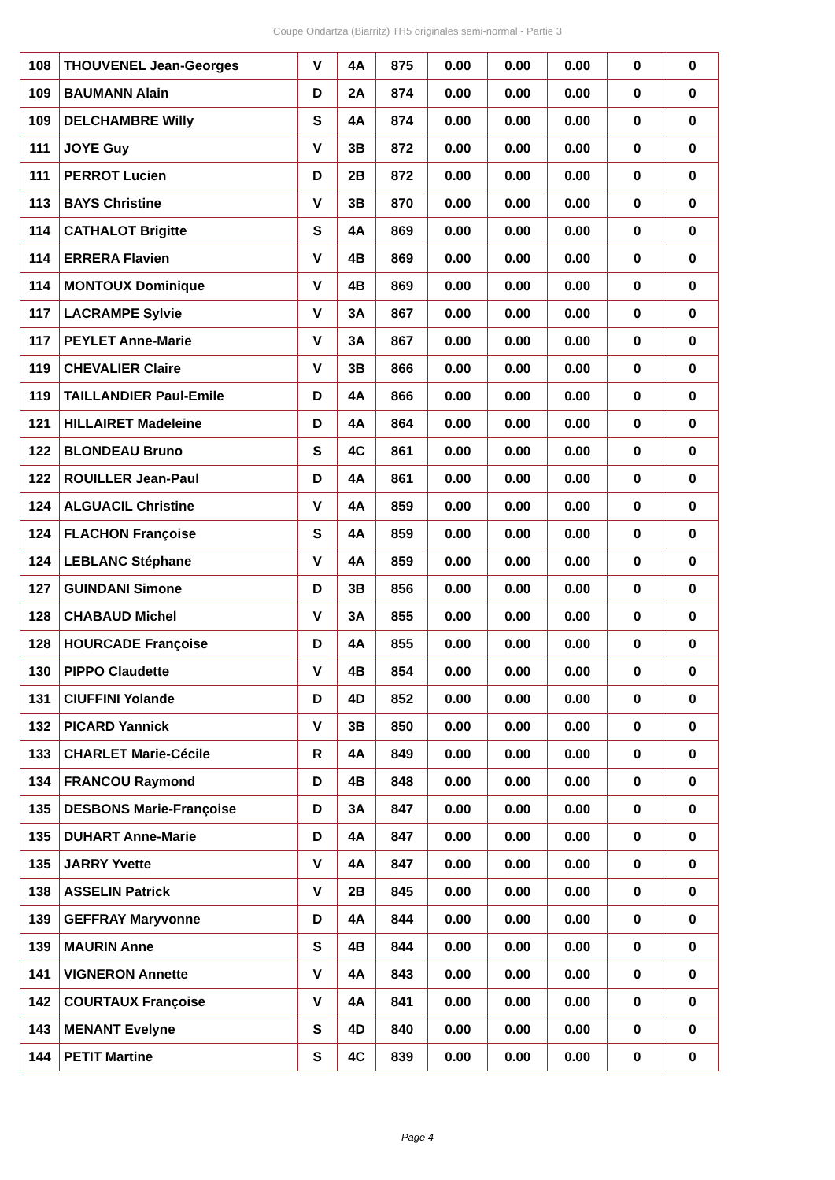Coupe Ondartza (Biarritz) TH5 originales semi-normal - Partie 3
| 108 | THOUVENEL Jean-Georges | V | 4A | 875 | 0.00 | 0.00 | 0.00 | 0 | 0 |
| 109 | BAUMANN Alain | D | 2A | 874 | 0.00 | 0.00 | 0.00 | 0 | 0 |
| 109 | DELCHAMBRE Willy | S | 4A | 874 | 0.00 | 0.00 | 0.00 | 0 | 0 |
| 111 | JOYE Guy | V | 3B | 872 | 0.00 | 0.00 | 0.00 | 0 | 0 |
| 111 | PERROT Lucien | D | 2B | 872 | 0.00 | 0.00 | 0.00 | 0 | 0 |
| 113 | BAYS Christine | V | 3B | 870 | 0.00 | 0.00 | 0.00 | 0 | 0 |
| 114 | CATHALOT Brigitte | S | 4A | 869 | 0.00 | 0.00 | 0.00 | 0 | 0 |
| 114 | ERRERA Flavien | V | 4B | 869 | 0.00 | 0.00 | 0.00 | 0 | 0 |
| 114 | MONTOUX Dominique | V | 4B | 869 | 0.00 | 0.00 | 0.00 | 0 | 0 |
| 117 | LACRAMPE Sylvie | V | 3A | 867 | 0.00 | 0.00 | 0.00 | 0 | 0 |
| 117 | PEYLET Anne-Marie | V | 3A | 867 | 0.00 | 0.00 | 0.00 | 0 | 0 |
| 119 | CHEVALIER Claire | V | 3B | 866 | 0.00 | 0.00 | 0.00 | 0 | 0 |
| 119 | TAILLANDIER Paul-Emile | D | 4A | 866 | 0.00 | 0.00 | 0.00 | 0 | 0 |
| 121 | HILLAIRET Madeleine | D | 4A | 864 | 0.00 | 0.00 | 0.00 | 0 | 0 |
| 122 | BLONDEAU Bruno | S | 4C | 861 | 0.00 | 0.00 | 0.00 | 0 | 0 |
| 122 | ROUILLER Jean-Paul | D | 4A | 861 | 0.00 | 0.00 | 0.00 | 0 | 0 |
| 124 | ALGUACIL Christine | V | 4A | 859 | 0.00 | 0.00 | 0.00 | 0 | 0 |
| 124 | FLACHON Françoise | S | 4A | 859 | 0.00 | 0.00 | 0.00 | 0 | 0 |
| 124 | LEBLANC Stéphane | V | 4A | 859 | 0.00 | 0.00 | 0.00 | 0 | 0 |
| 127 | GUINDANI Simone | D | 3B | 856 | 0.00 | 0.00 | 0.00 | 0 | 0 |
| 128 | CHABAUD Michel | V | 3A | 855 | 0.00 | 0.00 | 0.00 | 0 | 0 |
| 128 | HOURCADE Françoise | D | 4A | 855 | 0.00 | 0.00 | 0.00 | 0 | 0 |
| 130 | PIPPO Claudette | V | 4B | 854 | 0.00 | 0.00 | 0.00 | 0 | 0 |
| 131 | CIUFFINI Yolande | D | 4D | 852 | 0.00 | 0.00 | 0.00 | 0 | 0 |
| 132 | PICARD Yannick | V | 3B | 850 | 0.00 | 0.00 | 0.00 | 0 | 0 |
| 133 | CHARLET Marie-Cécile | R | 4A | 849 | 0.00 | 0.00 | 0.00 | 0 | 0 |
| 134 | FRANCOU Raymond | D | 4B | 848 | 0.00 | 0.00 | 0.00 | 0 | 0 |
| 135 | DESBONS Marie-Françoise | D | 3A | 847 | 0.00 | 0.00 | 0.00 | 0 | 0 |
| 135 | DUHART Anne-Marie | D | 4A | 847 | 0.00 | 0.00 | 0.00 | 0 | 0 |
| 135 | JARRY Yvette | V | 4A | 847 | 0.00 | 0.00 | 0.00 | 0 | 0 |
| 138 | ASSELIN Patrick | V | 2B | 845 | 0.00 | 0.00 | 0.00 | 0 | 0 |
| 139 | GEFFRAY Maryvonne | D | 4A | 844 | 0.00 | 0.00 | 0.00 | 0 | 0 |
| 139 | MAURIN Anne | S | 4B | 844 | 0.00 | 0.00 | 0.00 | 0 | 0 |
| 141 | VIGNERON Annette | V | 4A | 843 | 0.00 | 0.00 | 0.00 | 0 | 0 |
| 142 | COURTAUX Françoise | V | 4A | 841 | 0.00 | 0.00 | 0.00 | 0 | 0 |
| 143 | MENANT Evelyne | S | 4D | 840 | 0.00 | 0.00 | 0.00 | 0 | 0 |
| 144 | PETIT Martine | S | 4C | 839 | 0.00 | 0.00 | 0.00 | 0 | 0 |
Page 4